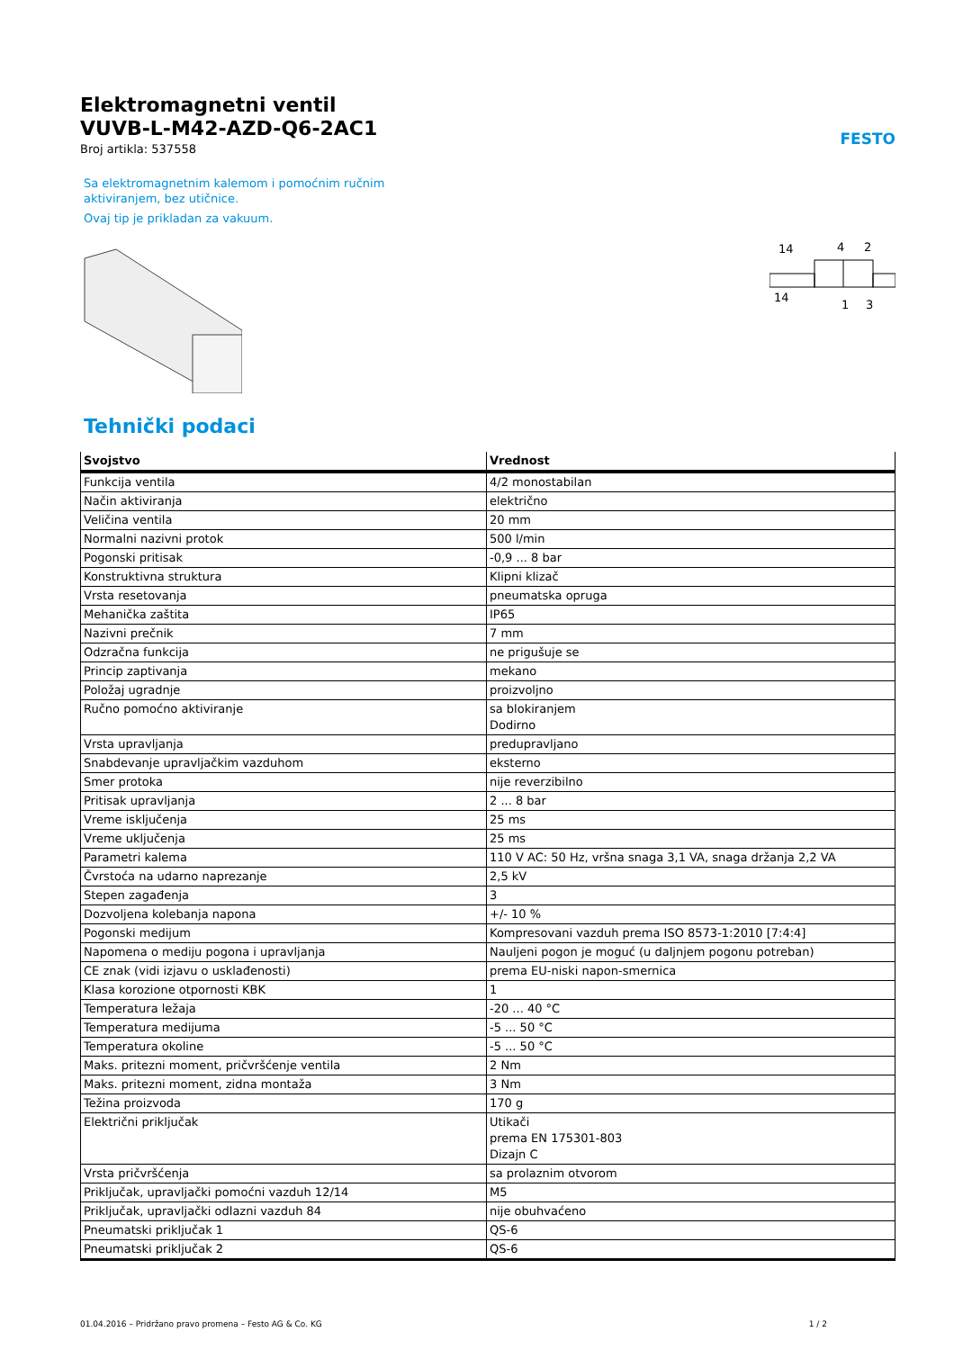FESTO
Elektromagnetni ventil
VUVB-L-M42-AZD-Q6-2AC1
Broj artikla: 537558
Sa elektromagnetnim kalemom i pomoćnim ručnim aktiviranjem, bez utičnice.
Ovaj tip je prikladan za vakuum.
14
4
2
14
1
3
Tehnički podaci
| Svojstvo | Vrednost |
| --- | --- |
| Funkcija ventila | 4/2 monostabilan |
| Način aktiviranja | električno |
| Veličina ventila | 20 mm |
| Normalni nazivni protok | 500 l/min |
| Pogonski pritisak | -0,9 ... 8 bar |
| Konstruktivna struktura | Klipni klizač |
| Vrsta resetovanja | pneumatska opruga |
| Mehanička zaštita | IP65 |
| Nazivni prečnik | 7 mm |
| Odzračna funkcija | ne prigušuje se |
| Princip zaptivanja | mekano |
| Položaj ugradnje | proizvoljno |
| Ručno pomoćno aktiviranje | sa blokiranjem Dodirno |
| Vrsta upravljanja | predupravljano |
| Snabdevanje upravljačkim vazduhom | eksterno |
| Smer protoka | nije reverzibilno |
| Pritisak upravljanja | 2 ... 8 bar |
| Vreme isključenja | 25 ms |
| Vreme uključenja | 25 ms |
| Parametri kalema | 110 V AC: 50 Hz, vršna snaga 3,1 VA, snaga držanja 2,2 VA |
| Čvrstoća na udarno naprezanje | 2,5 kV |
| Stepen zagađenja | 3 |
| Dozvoljena kolebanja napona | +/- 10 % |
| Pogonski medijum | Kompresovani vazduh prema ISO 8573-1:2010 [7:4:4] |
| Napomena o mediju pogona i upravljanja | Nauljeni pogon je moguć (u daljnjem pogonu potreban) |
| CE znak (vidi izjavu o usklađenosti) | prema EU-niski napon-smernica |
| Klasa korozione otpornosti KBK | 1 |
| Temperatura ležaja | -20 ... 40 °C |
| Temperatura medijuma | -5 ... 50 °C |
| Temperatura okoline | -5 ... 50 °C |
| Maks. pritezni moment, pričvršćenje ventila | 2 Nm |
| Maks. pritezni moment, zidna montaža | 3 Nm |
| Težina proizvoda | 170 g |
| Električni priključak | Utikači prema EN 175301-803 Dizajn C |
| Vrsta pričvršćenja | sa prolaznim otvorom |
| Priključak, upravljački pomoćni vazduh 12/14 | M5 |
| Priključak, upravljački odlazni vazduh 84 | nije obuhvaćeno |
| Pneumatski priključak 1 | QS-6 |
| Pneumatski priključak 2 | QS-6 |
01.04.2016 – Pridržano pravo promena – Festo AG & Co. KG 1 / 2